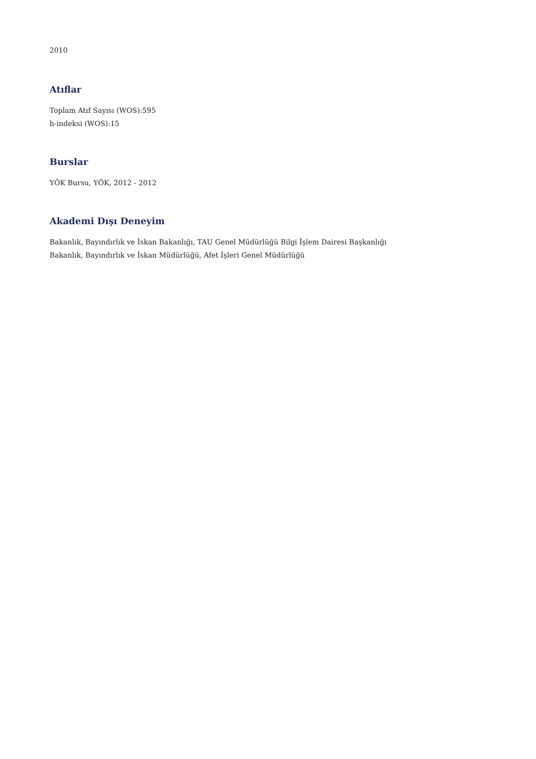2010
Atıflar
Toplam Atıf Sayısı (WOS):595
h-indeksi (WOS):15
Burslar
YÖK Bursu, YÖK, 2012 - 2012
Akademi Dışı Deneyim
Bakanlık, Bayındırlık ve İskan Bakanlığı, TAU Genel Müdürlüğü Bilgi İşlem Dairesi Başkanlığı
Bakanlık, Bayındırlık ve İskan Müdürlüğü, Afet İşleri Genel Müdürlüğü